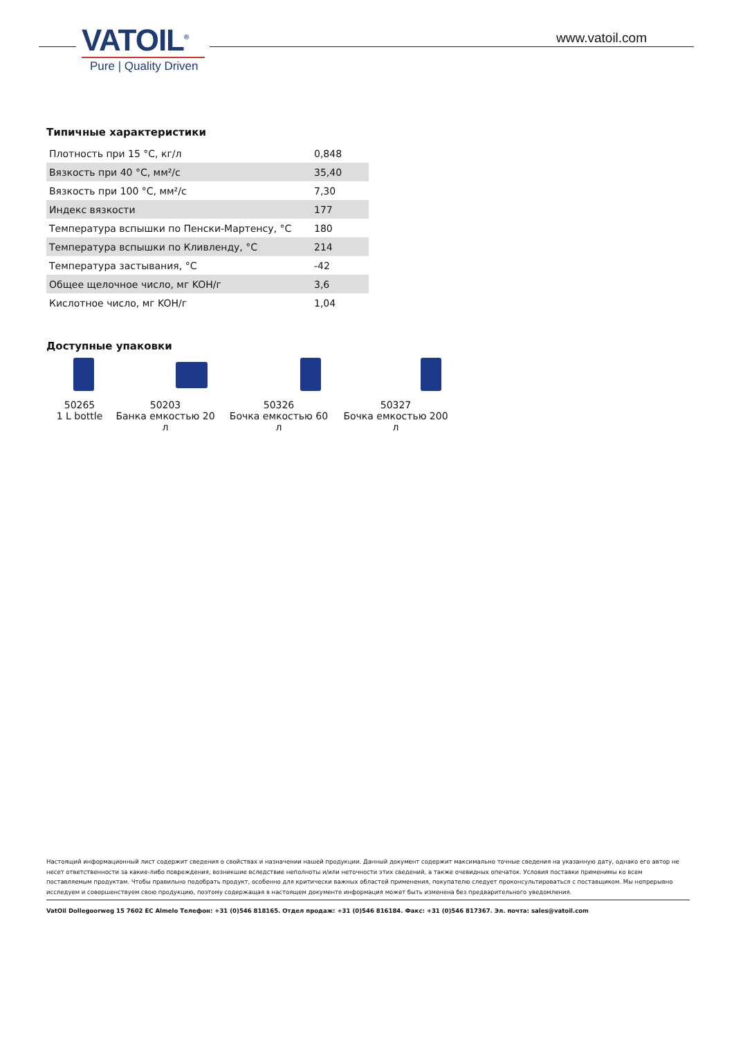VATOIL<sup>®</sup>
Pure | Quality Driven
www.vatoil.com
Типичные характеристики
| Плотность при 15 °C, кг/л | 0,848 |
| Вязкость при 40 °C, мм²/с | 35,40 |
| Вязкость при 100 °C, мм²/с | 7,30 |
| Индекс вязкости | 177 |
| Температура вспышки по Пенски-Мартенсу, °C | 180 |
| Температура вспышки по Кливленду, °C | 214 |
| Температура застывания, °C | -42 |
| Общее щелочное число, мг KOH/г | 3,6 |
| Кислотное число, мг KOH/г | 1,04 |
Доступные упаковки
50265
1 L bottle
50203
Банка емкостью 20 л
50326
Бочка емкостью 60 л
50327
Бочка емкостью 200 л
Настоящий информационный лист содержит сведения о свойствах и назначении нашей продукции. Данный документ содержит максимально точные сведения на указанную дату, однако его автор не несет ответственности за какие-либо повреждения, возникшие вследствие неполноты и/или неточности этих сведений, а также очевидных опечаток. Условия поставки применимы ко всем поставляемым продуктам. Чтобы правильно подобрать продукт, особенно для критически важных областей применения, покупателю следует проконсультироваться с поставщиком. Мы непрерывно исследуем и совершенствуем свою продукцию, поэтому содержащая в настоящем документе информация может быть изменена без предварительного уведомления.
VatOil Dollegoorweg 15 7602 EC Almelo Телефон: +31 (0)546 818165. Отдел продаж: +31 (0)546 816184. Факс: +31 (0)546 817367. Эл. почта: sales@vatoil.com